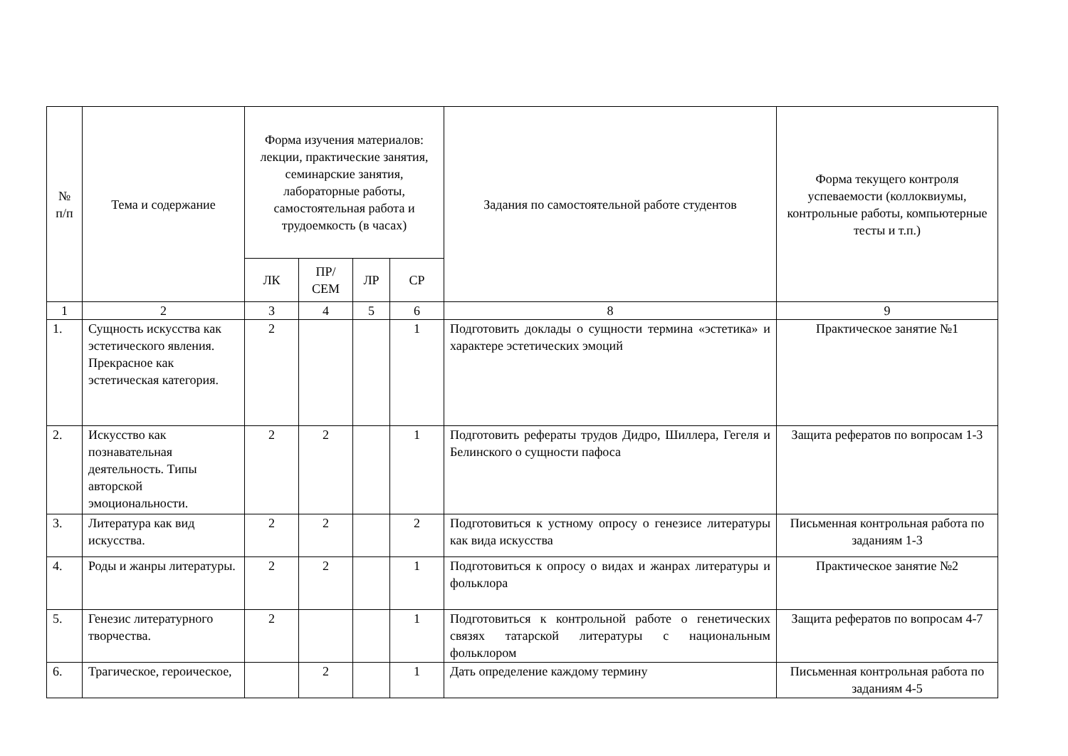| № п/п | Тема и содержание | Форма изучения материалов: лекции, практические занятия, семинарские занятия, лабораторные работы, самостоятельная работа и трудоемкость (в часах) | | | | Задания по самостоятельной работе студентов | Форма текущего контроля успеваемости (коллоквиумы, контрольные работы, компьютерные тесты и т.п.) |
| --- | --- | --- | --- | --- | --- | --- | --- |
| | | ЛК | ПР/ СЕМ | ЛР | СР | | |
| 1 | 2 | 3 | 4 | 5 | 6 | 8 | 9 |
| 1. | Сущность искусства как эстетического явления. Прекрасное как эстетическая категория. | 2 | | | 1 | Подготовить доклады о сущности термина «эстетика» и характере эстетических эмоций | Практическое занятие №1 |
| 2. | Искусство как познавательная деятельность. Типы авторской эмоциональности. | 2 | 2 | | 1 | Подготовить рефераты трудов Дидро, Шиллера, Гегеля и Белинского о сущности пафоса | Защита рефератов по вопросам 1-3 |
| 3. | Литература как вид искусства. | 2 | 2 | | 2 | Подготовиться к устному опросу о генезисе литературы как вида искусства | Письменная контрольная работа по заданиям 1-3 |
| 4. | Роды и жанры литературы. | 2 | 2 | | 1 | Подготовиться к опросу о видах и жанрах литературы и фольклора | Практическое занятие №2 |
| 5. | Генезис литературного творчества. | 2 | | | 1 | Подготовиться к контрольной работе о генетических связях татарской литературы с национальным фольклором | Защита рефератов по вопросам 4-7 |
| 6. | Трагическое, героическое, | | 2 | | 1 | Дать определение каждому термину | Письменная контрольная работа по заданиям 4-5 |